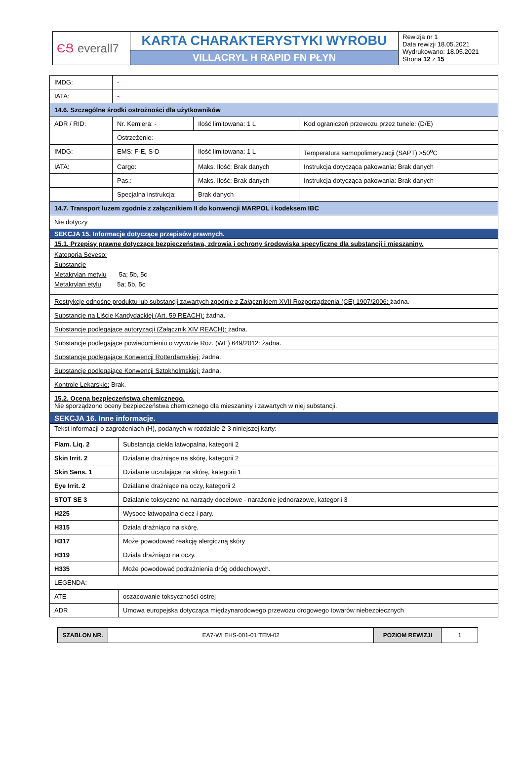| ЄՑ everall7 | KARTA CHARAKTERYSTYKI WYROBU | Rewizja nr 1 Data rewizji 18.05.2021 Wydrukowano: 18.05.2021 Strona 12 z 15 |
| | VILLACRYL H RAPID FN PŁYN | |
| IMDG: | - | | |
| IATA: | - | | |
| 14.6. Szczególne środki ostrożności dla użytkowników | | | |
| ADR / RID: | Nr. Kemlera: - | Ilość limitowana: 1 L | Kod ograniczeń przewozu przez tunele: (D/E) |
| | Ostrzeżenie: - | | |
| IMDG: | EMS: F-E, S-D | Ilość limitowana: 1 L | Temperatura samopolimeryzacji (SAPT) >50<sup>o</sup>C |
| IATA: | Cargo: | Maks. Ilość: Brak danych | Instrukcja dotycząca pakowania: Brak danych |
| | Pas.: | Maks. Ilość: Brak danych | Instrukcja dotycząca pakowania: Brak danych |
| | Specjalna instrukcja: | Brak danych | |
| 14.7. Transport luzem zgodnie z załącznikiem II do konwencji MARPOL i kodeksem IBC | | | |
| Nie dotyczy | | | |
| SEKCJA 15. Informacje dotyczące przepisów prawnych. | | | |
| 15.1. Przepisy prawne dotyczące bezpieczeństwa, zdrowia i ochrony środowiska specyficzne dla substancji i mieszaniny. | | | |
| Kategoria Seveso: Substancje Metakrylan metylu 5a; 5b, 5c Metakrylan etylu 5a; 5b, 5c | | | |
| Restrykcje odnośne produktu lub substancji zawartych zgodnie z Załącznikiem XVII Rozporządzenia (CE) 1907/2006: żadna. | | | |
| Substancje na Liście Kandydackiej (Art. 59 REACH): żadna. | | | |
| Substancje podlegające autoryzacji (Załącznik XIV REACH): żadna. | | | |
| Substancje podlegające powiadomieniu o wywozie Roz. (WE) 649/2012: żadna. | | | |
| Substancje podlegające Konwencji Rotterdamskiej: żadna. | | | |
| Substancje podlegające Konwencji Sztokholmskiej: żadna. | | | |
| Kontrole Lekarskie: Brak. | | | |
| 15.2. Ocena bezpieczeństwa chemicznego. Nie sporządzono oceny bezpieczeństwa chemicznego dla mieszaniny i zawartych w niej substancji. | | | |
| SEKCJA 16. Inne informacje. | | | |
| Tekst informacji o zagrożeniach (H), podanych w rozdziale 2-3 niniejszej karty: | | | |
| Flam. Liq. 2 | Substancja ciekła łatwopalna, kategorii 2 |
| Skin Irrit. 2 | Działanie drażniące na skórę, kategorii 2 |
| Skin Sens. 1 | Działanie uczulające na skórę, kategorii 1 |
| Eye Irrit. 2 | Działanie drażniące na oczy, kategorii 2 |
| STOT SE 3 | Działanie toksyczne na narządy docelowe - narażenie jednorazowe, kategorii 3 |
| H225 | Wysoce łatwopalna ciecz i pary. |
| H315 | Działa drażniąco na skórę. |
| H317 | Może powodować reakcję alergiczną skóry |
| H319 | Działa drażniąco na oczy. |
| H335 | Może powodować podrażnienia dróg oddechowych. |
| LEGENDA: | |
| ATE | oszacowanie toksyczności ostrej |
| ADR | Umowa europejska dotycząca międzynarodowego przewozu drogowego towarów niebezpiecznych |
| SZABLON NR. | EA7-WI EHS-001-01 TEM-02 | POZIOM REWIZJI | 1 |